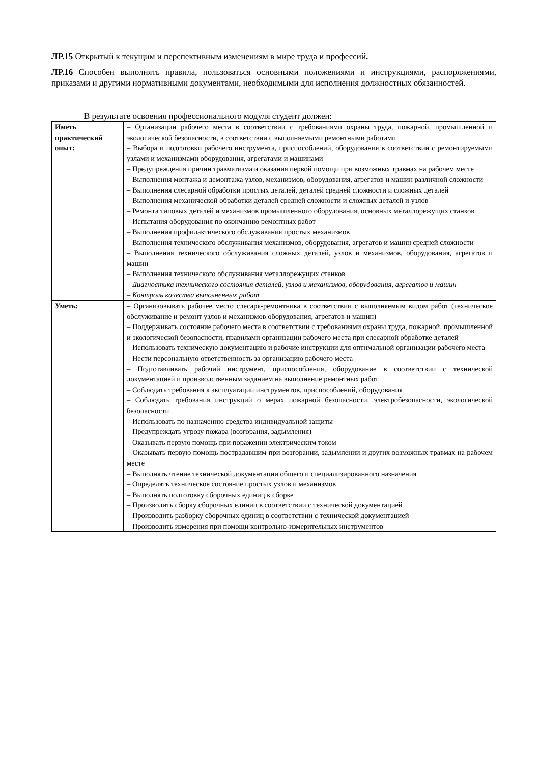ЛР.15 Открытый к текущим и перспективным изменениям в мире труда и профессий.
ЛР.16 Способен выполнять правила, пользоваться основными положениями и инструкциями, распоряжениями, приказами и другими нормативными документами, необходимыми для исполнения должностных обязанностей.
В результате освоения профессионального модуля студент должен:
| Иметь практический опыт: | – Организации рабочего места в соответствии с требованиями охраны труда, пожарной, промышленной и экологической безопасности, в соответствии с выполняемыми ремонтными работами – Выбора и подготовки рабочего инструмента, приспособлений, оборудования в соответствии с ремонтируемыми узлами и механизмами оборудования, агрегатами и машинами – Предупреждения причин травматизма и оказания первой помощи при возможных травмах на рабочем месте – Выполнения монтажа и демонтажа узлов, механизмов, оборудования, агрегатов и машин различной сложности – Выполнения слесарной обработки простых деталей, деталей средней сложности и сложных деталей – Выполнения механической обработки деталей средней сложности и сложных деталей и узлов – Ремонта типовых деталей и механизмов промышленного оборудования, основных металлорежущих станков – Испытания оборудования по окончанию ремонтных работ – Выполнения профилактического обслуживания простых механизмов – Выполнения технического обслуживания механизмов, оборудования, агрегатов и машин средней сложности – Выполнения технического обслуживания сложных деталей, узлов и механизмов, оборудования, агрегатов и машин – Выполнения технического обслуживания металлорежущих станков – Диагностика технического состояния деталей, узлов и механизмов, оборудования, агрегатов и машин – Контроль качества выполненных работ |
| Уметь: | – Организовывать рабочее место слесаря-ремонтника в соответствии с выполняемым видом работ (техническое обслуживание и ремонт узлов и механизмов оборудования, агрегатов и машин) – Поддерживать состояние рабочего места в соответствии с требованиями охраны труда, пожарной, промышленной и экологической безопасности, правилами организации рабочего места при слесарной обработке деталей – Использовать техническую документацию и рабочие инструкции для оптимальной организации рабочего места – Нести персональную ответственность за организацию рабочего места – Подготавливать рабочий инструмент, приспособления, оборудование в соответствии с технической документацией и производственным заданием на выполнение ремонтных работ – Соблюдать требования к эксплуатации инструментов, приспособлений, оборудования – Соблюдать требования инструкций о мерах пожарной безопасности, электробезопасности, экологической безопасности – Использовать по назначению средства индивидуальной защиты – Предупреждать угрозу пожара (возгорания, задымления) – Оказывать первую помощь при поражении электрическим током – Оказывать первую помощь пострадавшим при возгорании, задымлении и других возможных травмах на рабочем месте – Выполнять чтение технической документации общего и специализированного назначения – Определять техническое состояние простых узлов и механизмов – Выполнять подготовку сборочных единиц к сборке – Производить сборку сборочных единиц в соответствии с технической документацией – Производить разборку сборочных единиц в соответствии с технической документацией – Производить измерения при помощи контрольно-измерительных инструментов |